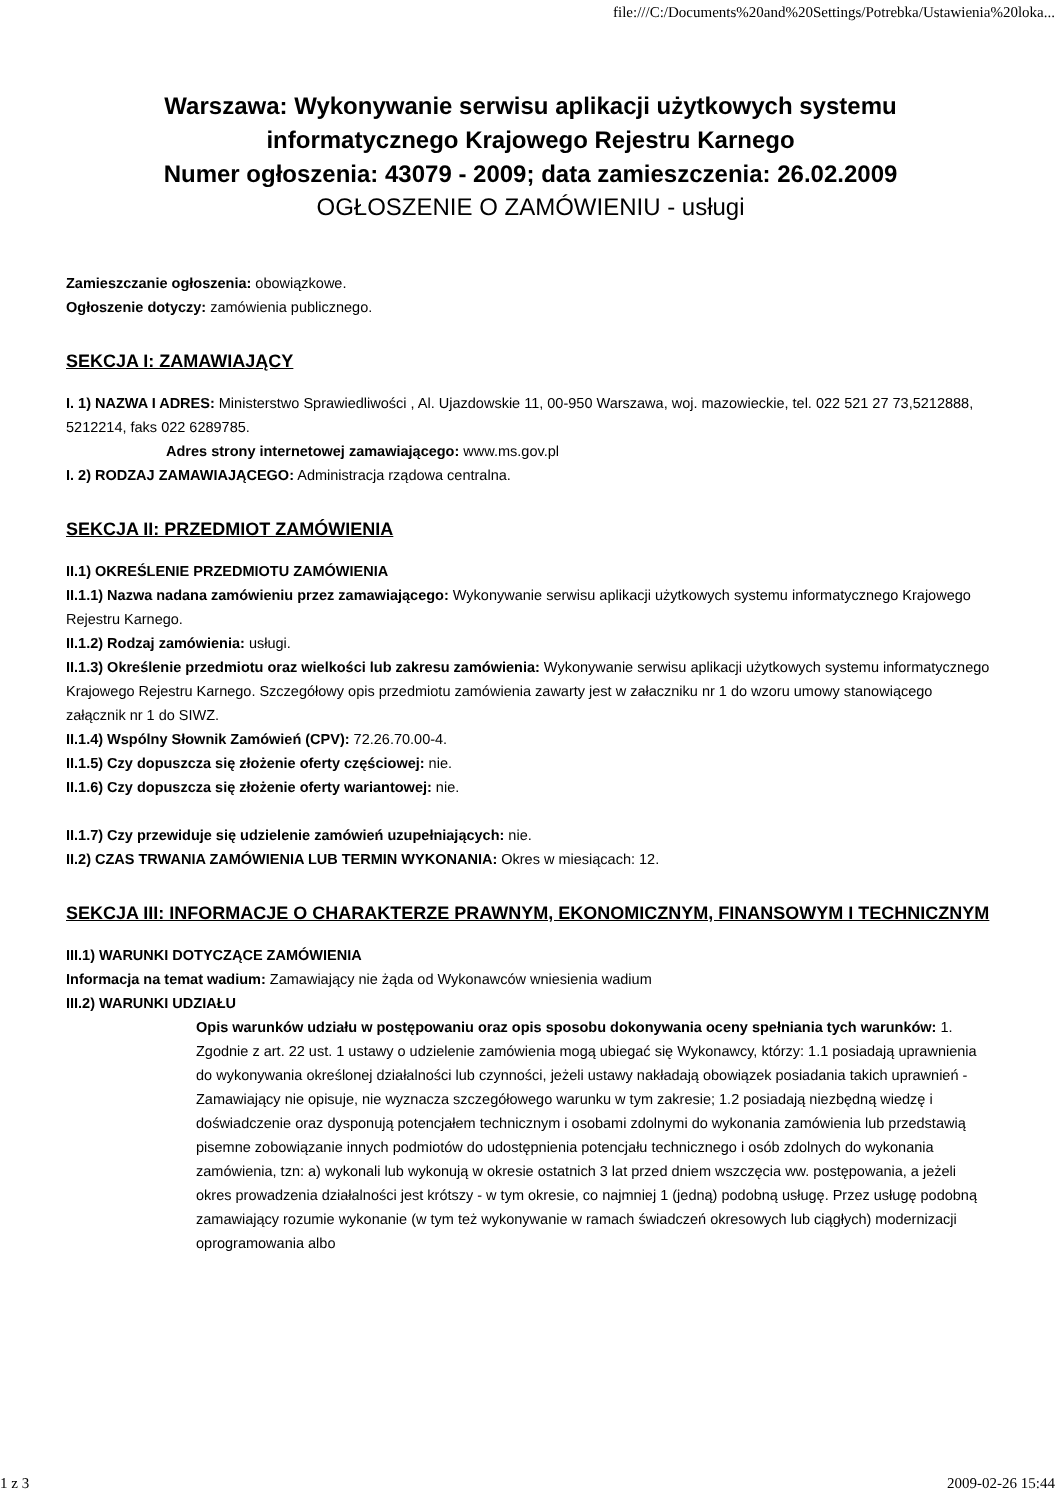file:///C:/Documents%20and%20Settings/Potrebka/Ustawienia%20loka...
Warszawa: Wykonywanie serwisu aplikacji użytkowych systemu informatycznego Krajowego Rejestru Karnego
Numer ogłoszenia: 43079 - 2009; data zamieszczenia: 26.02.2009
OGŁOSZENIE O ZAMÓWIENIU - usługi
Zamieszczanie ogłoszenia: obowiązkowe.
Ogłoszenie dotyczy: zamówienia publicznego.
SEKCJA I: ZAMAWIAJĄCY
I. 1) NAZWA I ADRES: Ministerstwo Sprawiedliwości , Al. Ujazdowskie 11, 00-950 Warszawa, woj. mazowieckie, tel. 022 521 27 73,5212888, 5212214, faks 022 6289785.
Adres strony internetowej zamawiającego: www.ms.gov.pl
I. 2) RODZAJ ZAMAWIAJĄCEGO: Administracja rządowa centralna.
SEKCJA II: PRZEDMIOT ZAMÓWIENIA
II.1) OKREŚLENIE PRZEDMIOTU ZAMÓWIENIA
II.1.1) Nazwa nadana zamówieniu przez zamawiającego: Wykonywanie serwisu aplikacji użytkowych systemu informatycznego Krajowego Rejestru Karnego.
II.1.2) Rodzaj zamówienia: usługi.
II.1.3) Określenie przedmiotu oraz wielkości lub zakresu zamówienia: Wykonywanie serwisu aplikacji użytkowych systemu informatycznego Krajowego Rejestru Karnego. Szczegółowy opis przedmiotu zamówienia zawarty jest w załaczniku nr 1 do wzoru umowy stanowiącego załącznik nr 1 do SIWZ.
II.1.4) Wspólny Słownik Zamówień (CPV): 72.26.70.00-4.
II.1.5) Czy dopuszcza się złożenie oferty częściowej: nie.
II.1.6) Czy dopuszcza się złożenie oferty wariantowej: nie.
II.1.7) Czy przewiduje się udzielenie zamówień uzupełniających: nie.
II.2) CZAS TRWANIA ZAMÓWIENIA LUB TERMIN WYKONANIA: Okres w miesiącach: 12.
SEKCJA III: INFORMACJE O CHARAKTERZE PRAWNYM, EKONOMICZNYM, FINANSOWYM I TECHNICZNYM
III.1) WARUNKI DOTYCZĄCE ZAMÓWIENIA
Informacja na temat wadium: Zamawiający nie żąda od Wykonawców wniesienia wadium
III.2) WARUNKI UDZIAŁU
Opis warunków udziału w postępowaniu oraz opis sposobu dokonywania oceny spełniania tych warunków: 1. Zgodnie z art. 22 ust. 1 ustawy o udzielenie zamówienia mogą ubiegać się Wykonawcy, którzy: 1.1 posiadają uprawnienia do wykonywania określonej działalności lub czynności, jeżeli ustawy nakładają obowiązek posiadania takich uprawnień - Zamawiający nie opisuje, nie wyznacza szczegółowego warunku w tym zakresie; 1.2 posiadają niezbędną wiedzę i doświadczenie oraz dysponują potencjałem technicznym i osobami zdolnymi do wykonania zamówienia lub przedstawią pisemne zobowiązanie innych podmiotów do udostępnienia potencjału technicznego i osób zdolnych do wykonania zamówienia, tzn: a) wykonali lub wykonują w okresie ostatnich 3 lat przed dniem wszczęcia ww. postępowania, a jeżeli okres prowadzenia działalności jest krótszy - w tym okresie, co najmniej 1 (jedną) podobną usługę. Przez usługę podobną zamawiający rozumie wykonanie (w tym też wykonywanie w ramach świadczeń okresowych lub ciągłych) modernizacji oprogramowania albo
1 z 3 2009-02-26 15:44